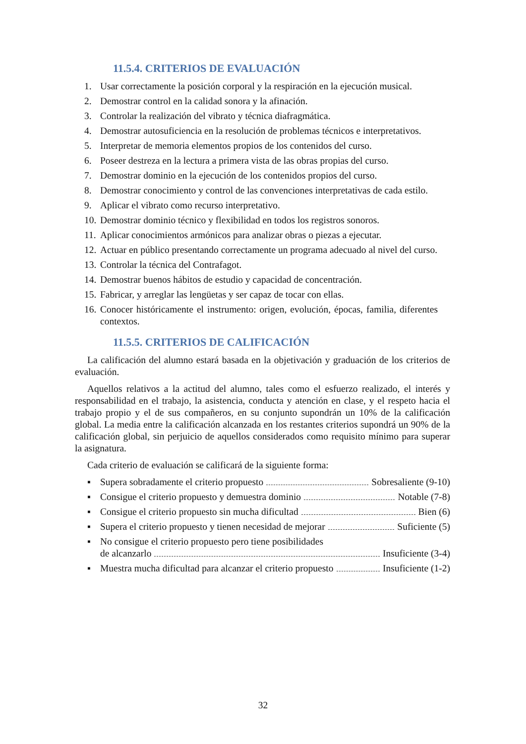11.5.4. CRITERIOS DE EVALUACIÓN
1. Usar correctamente la posición corporal y la respiración en la ejecución musical.
2. Demostrar control en la calidad sonora y la afinación.
3. Controlar la realización del vibrato y técnica diafragmática.
4. Demostrar autosuficiencia en la resolución de problemas técnicos e interpretativos.
5. Interpretar de memoria elementos propios de los contenidos del curso.
6. Poseer destreza en la lectura a primera vista de las obras propias del curso.
7. Demostrar dominio en la ejecución de los contenidos propios del curso.
8. Demostrar conocimiento y control de las convenciones interpretativas de cada estilo.
9. Aplicar el vibrato como recurso interpretativo.
10. Demostrar dominio técnico y flexibilidad en todos los registros sonoros.
11. Aplicar conocimientos armónicos para analizar obras o piezas a ejecutar.
12. Actuar en público presentando correctamente un programa adecuado al nivel del curso.
13. Controlar la técnica del Contrafagot.
14. Demostrar buenos hábitos de estudio y capacidad de concentración.
15. Fabricar, y arreglar las lengüetas y ser capaz de tocar con ellas.
16. Conocer históricamente el instrumento: origen, evolución, épocas, familia, diferentes contextos.
11.5.5. CRITERIOS DE CALIFICACIÓN
La calificación del alumno estará basada en la objetivación y graduación de los criterios de evaluación.
Aquellos relativos a la actitud del alumno, tales como el esfuerzo realizado, el interés y responsabilidad en el trabajo, la asistencia, conducta y atención en clase, y el respeto hacia el trabajo propio y el de sus compañeros, en su conjunto supondrán un 10% de la calificación global. La media entre la calificación alcanzada en los restantes criterios supondrá un 90% de la calificación global, sin perjuicio de aquellos considerados como requisito mínimo para superar la asignatura.
Cada criterio de evaluación se calificará de la siguiente forma:
▪ Supera sobradamente el criterio propuesto Sobresaliente (9-10)
▪ Consigue el criterio propuesto y demuestra dominio Notable (7-8)
▪ Consigue el criterio propuesto sin mucha dificultad Bien (6)
▪ Supera el criterio propuesto y tienen necesidad de mejorar Suficiente (5)
▪ No consigue el criterio propuesto pero tiene posibilidades
de alcanzarlo Insuficiente (3-4)
▪ Muestra mucha dificultad para alcanzar el criterio propuesto Insuficiente (1-2)
32